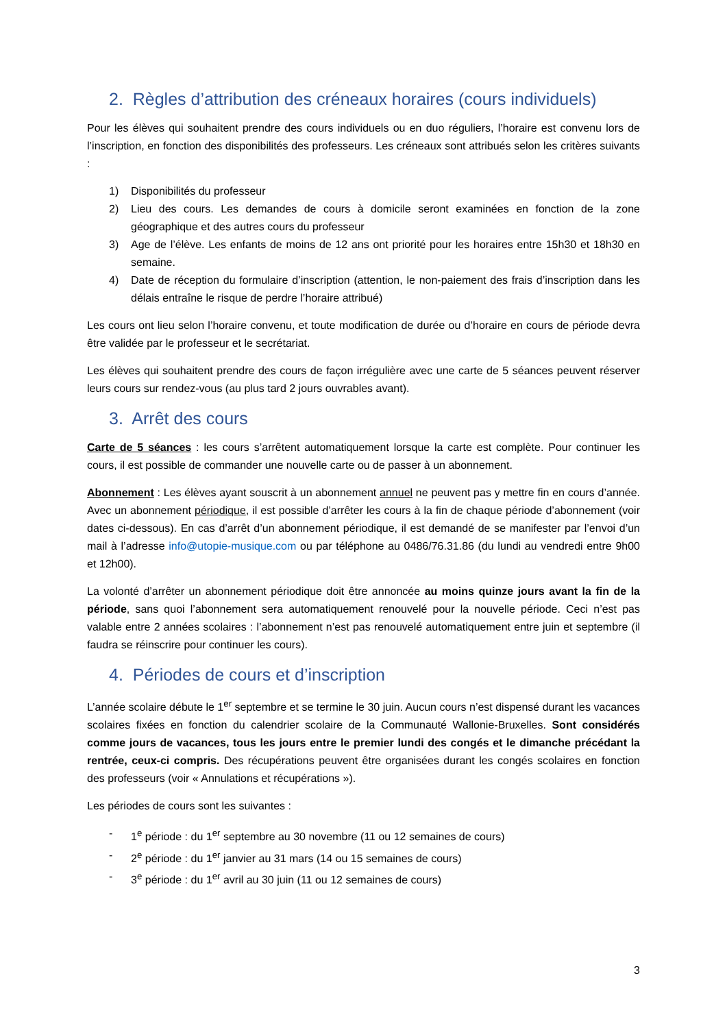2. Règles d’attribution des créneaux horaires (cours individuels)
Pour les élèves qui souhaitent prendre des cours individuels ou en duo réguliers, l’horaire est convenu lors de l’inscription, en fonction des disponibilités des professeurs. Les créneaux sont attribués selon les critères suivants :
1) Disponibilités du professeur
2) Lieu des cours. Les demandes de cours à domicile seront examinées en fonction de la zone géographique et des autres cours du professeur
3) Age de l’élève. Les enfants de moins de 12 ans ont priorité pour les horaires entre 15h30 et 18h30 en semaine.
4) Date de réception du formulaire d’inscription (attention, le non-paiement des frais d’inscription dans les délais entraîne le risque de perdre l’horaire attribué)
Les cours ont lieu selon l’horaire convenu, et toute modification de durée ou d’horaire en cours de période devra être validée par le professeur et le secrétariat.
Les élèves qui souhaitent prendre des cours de façon irrégulière avec une carte de 5 séances peuvent réserver leurs cours sur rendez-vous (au plus tard 2 jours ouvrables avant).
3. Arrêt des cours
Carte de 5 séances : les cours s’arrêtent automatiquement lorsque la carte est complète. Pour continuer les cours, il est possible de commander une nouvelle carte ou de passer à un abonnement.
Abonnement : Les élèves ayant souscrit à un abonnement annuel ne peuvent pas y mettre fin en cours d’année. Avec un abonnement périodique, il est possible d’arrêter les cours à la fin de chaque période d’abonnement (voir dates ci-dessous). En cas d’arrêt d’un abonnement périodique, il est demandé de se manifester par l’envoi d’un mail à l’adresse info@utopie-musique.com ou par téléphone au 0486/76.31.86 (du lundi au vendredi entre 9h00 et 12h00).
La volonté d’arrêter un abonnement périodique doit être annoncée au moins quinze jours avant la fin de la période, sans quoi l’abonnement sera automatiquement renouvelé pour la nouvelle période. Ceci n’est pas valable entre 2 années scolaires : l’abonnement n’est pas renouvelé automatiquement entre juin et septembre (il faudra se réinscrire pour continuer les cours).
4. Périodes de cours et d’inscription
L’année scolaire débute le 1<sup>er</sup> septembre et se termine le 30 juin. Aucun cours n’est dispensé durant les vacances scolaires fixées en fonction du calendrier scolaire de la Communauté Wallonie-Bruxelles. Sont considérés comme jours de vacances, tous les jours entre le premier lundi des congés et le dimanche précédant la rentrée, ceux-ci compris. Des récupérations peuvent être organisées durant les congés scolaires en fonction des professeurs (voir « Annulations et récupérations »).
Les périodes de cours sont les suivantes :
- 1<sup>e</sup> période : du 1<sup>er</sup> septembre au 30 novembre (11 ou 12 semaines de cours)
- 2<sup>e</sup> période : du 1<sup>er</sup> janvier au 31 mars (14 ou 15 semaines de cours)
- 3<sup>e</sup> période : du 1<sup>er</sup> avril au 30 juin (11 ou 12 semaines de cours)
3